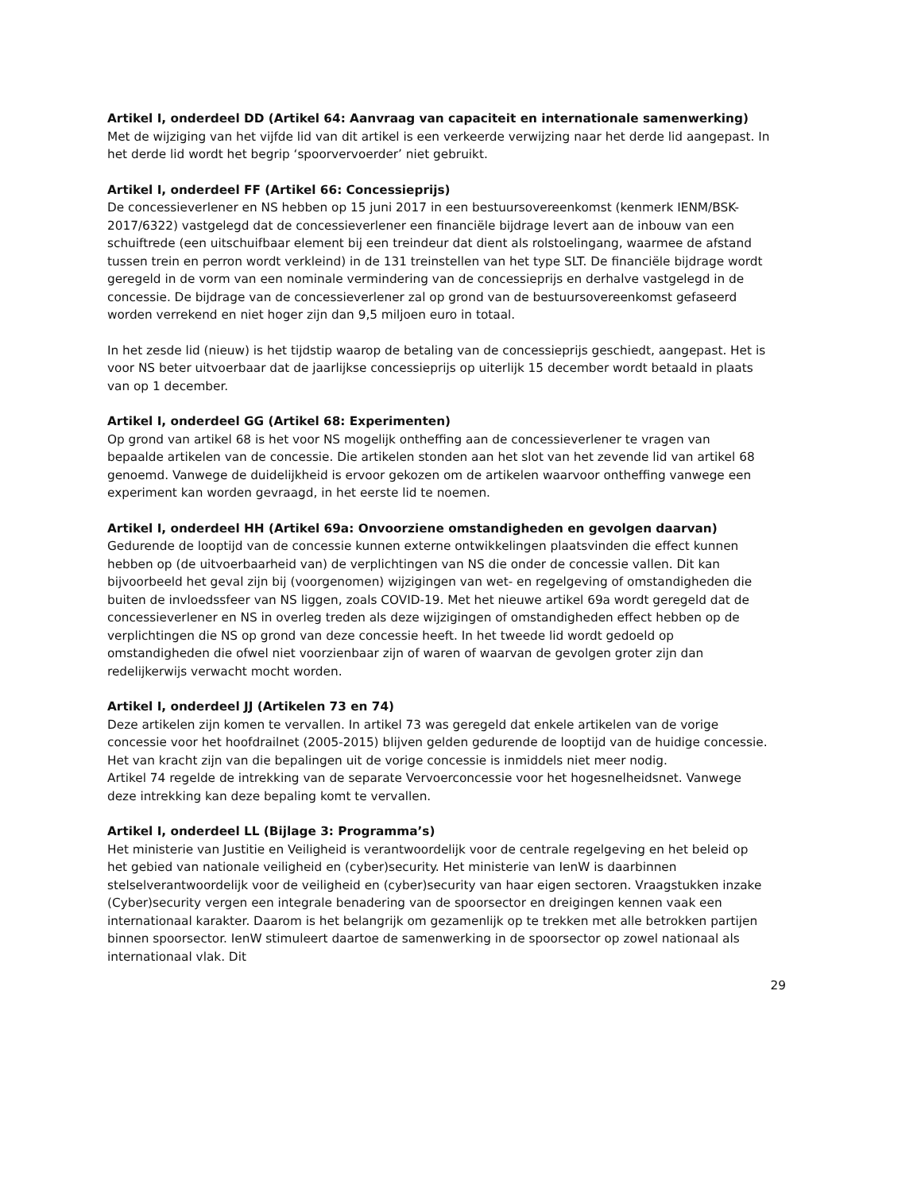Artikel I, onderdeel DD (Artikel 64: Aanvraag van capaciteit en internationale samenwerking)
Met de wijziging van het vijfde lid van dit artikel is een verkeerde verwijzing naar het derde lid aangepast. In het derde lid wordt het begrip ‘spoorvervoerder’ niet gebruikt.
Artikel I, onderdeel FF (Artikel 66: Concessieprijs)
De concessieverlener en NS hebben op 15 juni 2017 in een bestuursovereenkomst (kenmerk IENM/BSK-2017/6322) vastgelegd dat de concessieverlener een financiële bijdrage levert aan de inbouw van een schuiftrede (een uitschuifbaar element bij een treindeur dat dient als rolstoelingang, waarmee de afstand tussen trein en perron wordt verkleind) in de 131 treinstellen van het type SLT. De financiële bijdrage wordt geregeld in de vorm van een nominale vermindering van de concessieprijs en derhalve vastgelegd in de concessie. De bijdrage van de concessieverlener zal op grond van de bestuursovereenkomst gefaseerd worden verrekend en niet hoger zijn dan 9,5 miljoen euro in totaal.
In het zesde lid (nieuw) is het tijdstip waarop de betaling van de concessieprijs geschiedt, aangepast. Het is voor NS beter uitvoerbaar dat de jaarlijkse concessieprijs op uiterlijk 15 december wordt betaald in plaats van op 1 december.
Artikel I, onderdeel GG (Artikel 68: Experimenten)
Op grond van artikel 68 is het voor NS mogelijk ontheffing aan de concessieverlener te vragen van bepaalde artikelen van de concessie. Die artikelen stonden aan het slot van het zevende lid van artikel 68 genoemd. Vanwege de duidelijkheid is ervoor gekozen om de artikelen waarvoor ontheffing vanwege een experiment kan worden gevraagd, in het eerste lid te noemen.
Artikel I, onderdeel HH (Artikel 69a: Onvoorziene omstandigheden en gevolgen daarvan)
Gedurende de looptijd van de concessie kunnen externe ontwikkelingen plaatsvinden die effect kunnen hebben op (de uitvoerbaarheid van) de verplichtingen van NS die onder de concessie vallen. Dit kan bijvoorbeeld het geval zijn bij (voorgenomen) wijzigingen van wet- en regelgeving of omstandigheden die buiten de invloedssfeer van NS liggen, zoals COVID-19. Met het nieuwe artikel 69a wordt geregeld dat de concessieverlener en NS in overleg treden als deze wijzigingen of omstandigheden effect hebben op de verplichtingen die NS op grond van deze concessie heeft. In het tweede lid wordt gedoeld op omstandigheden die ofwel niet voorzienbaar zijn of waren of waarvan de gevolgen groter zijn dan redelijkerwijs verwacht mocht worden.
Artikel I, onderdeel JJ (Artikelen 73 en 74)
Deze artikelen zijn komen te vervallen. In artikel 73 was geregeld dat enkele artikelen van de vorige concessie voor het hoofdrailnet (2005-2015) blijven gelden gedurende de looptijd van de huidige concessie. Het van kracht zijn van die bepalingen uit de vorige concessie is inmiddels niet meer nodig.
Artikel 74 regelde de intrekking van de separate Vervoerconcessie voor het hogesnelheidsnet. Vanwege deze intrekking kan deze bepaling komt te vervallen.
Artikel I, onderdeel LL (Bijlage 3: Programma’s)
Het ministerie van Justitie en Veiligheid is verantwoordelijk voor de centrale regelgeving en het beleid op het gebied van nationale veiligheid en (cyber)security. Het ministerie van IenW is daarbinnen stelselverantwoordelijk voor de veiligheid en (cyber)security van haar eigen sectoren. Vraagstukken inzake (Cyber)security vergen een integrale benadering van de spoorsector en dreigingen kennen vaak een internationaal karakter. Daarom is het belangrijk om gezamenlijk op te trekken met alle betrokken partijen binnen spoorsector. IenW stimuleert daartoe de samenwerking in de spoorsector op zowel nationaal als internationaal vlak. Dit
29